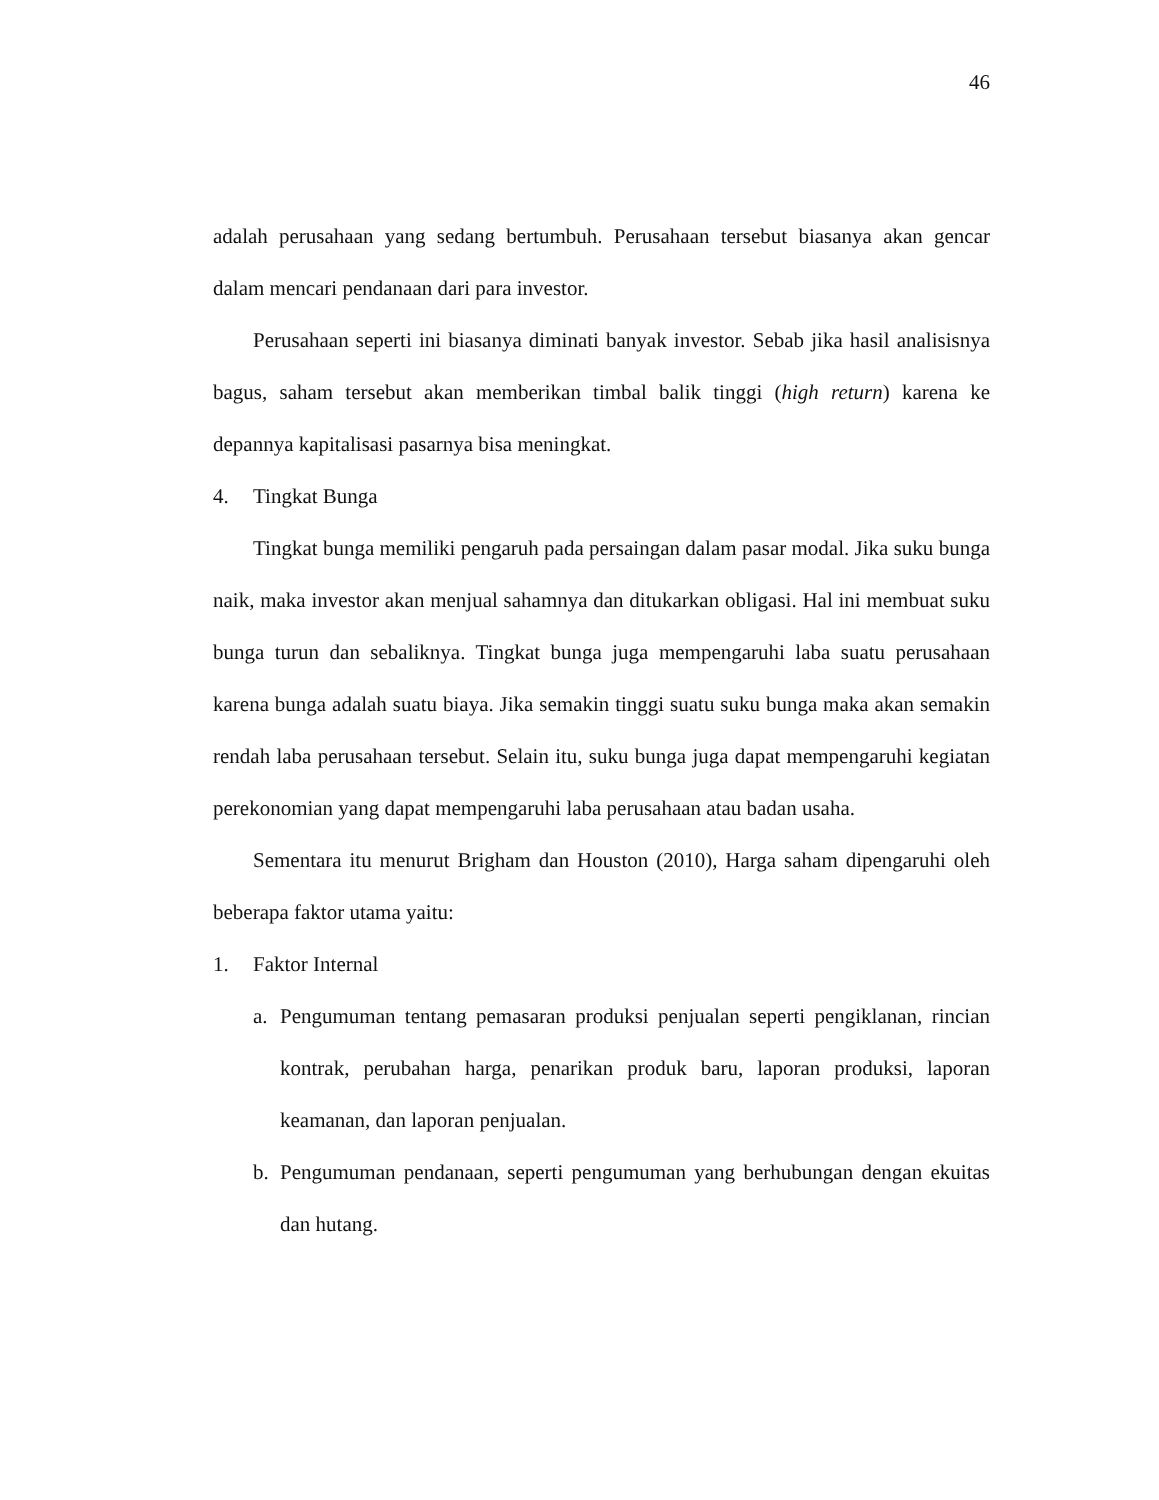46
adalah perusahaan yang sedang bertumbuh. Perusahaan tersebut biasanya akan gencar dalam mencari pendanaan dari para investor.
Perusahaan seperti ini biasanya diminati banyak investor. Sebab jika hasil analisisnya bagus, saham tersebut akan memberikan timbal balik tinggi (high return) karena ke depannya kapitalisasi pasarnya bisa meningkat.
4. Tingkat Bunga
Tingkat bunga memiliki pengaruh pada persaingan dalam pasar modal. Jika suku bunga naik, maka investor akan menjual sahamnya dan ditukarkan obligasi. Hal ini membuat suku bunga turun dan sebaliknya. Tingkat bunga juga mempengaruhi laba suatu perusahaan karena bunga adalah suatu biaya. Jika semakin tinggi suatu suku bunga maka akan semakin rendah laba perusahaan tersebut. Selain itu, suku bunga juga dapat mempengaruhi kegiatan perekonomian yang dapat mempengaruhi laba perusahaan atau badan usaha.
Sementara itu menurut Brigham dan Houston (2010), Harga saham dipengaruhi oleh beberapa faktor utama yaitu:
1. Faktor Internal
a. Pengumuman tentang pemasaran produksi penjualan seperti pengiklanan, rincian kontrak, perubahan harga, penarikan produk baru, laporan produksi, laporan keamanan, dan laporan penjualan.
b. Pengumuman pendanaan, seperti pengumuman yang berhubungan dengan ekuitas dan hutang.